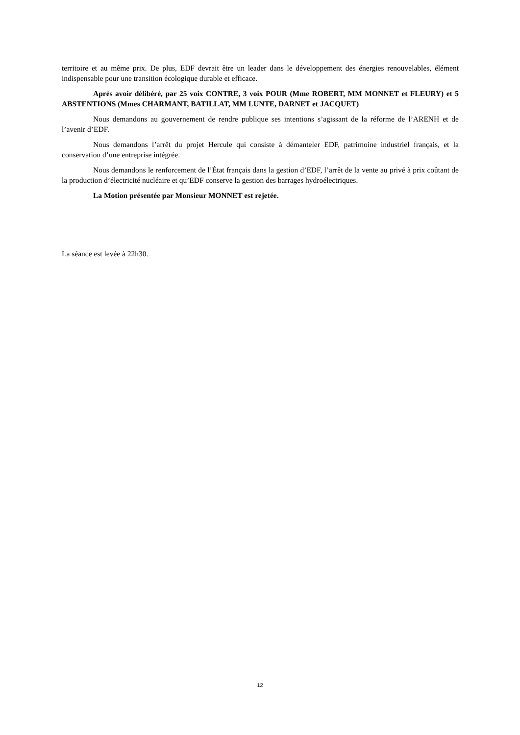territoire et au même prix. De plus, EDF devrait être un leader dans le développement des énergies renouvelables, élément indispensable pour une transition écologique durable et efficace.
Après avoir délibéré, par 25 voix CONTRE, 3 voix POUR (Mme ROBERT, MM MONNET et FLEURY) et 5 ABSTENTIONS (Mmes CHARMANT, BATILLAT, MM LUNTE, DARNET et JACQUET)
Nous demandons au gouvernement de rendre publique ses intentions s’agissant de la réforme de l’ARENH et de l’avenir d’EDF.
Nous demandons l’arrêt du projet Hercule qui consiste à démanteler EDF, patrimoine industriel français, et la conservation d’une entreprise intégrée.
Nous demandons le renforcement de l’État français dans la gestion d’EDF, l’arrêt de la vente au privé à prix coûtant de la production d’électricité nucléaire et qu’EDF conserve la gestion des barrages hydroélectriques.
La Motion présentée par Monsieur MONNET est rejetée.
La séance est levée à 22h30.
12